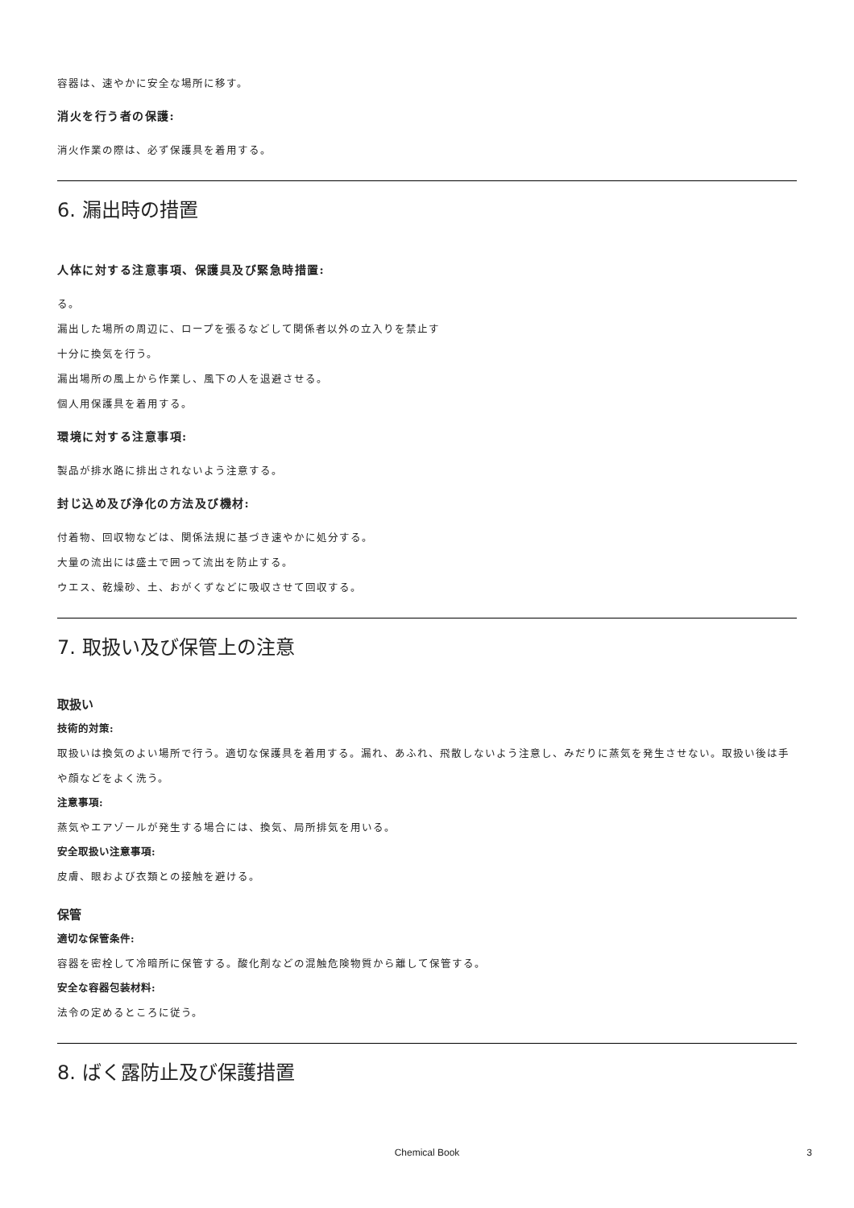容器は、速やかに安全な場所に移す。
消火を行う者の保護:
消火作業の際は、必ず保護具を着用する。
6. 漏出時の措置
人体に対する注意事項、保護具及び緊急時措置:
る。
漏出した場所の周辺に、ロープを張るなどして関係者以外の立入りを禁止す
十分に換気を行う。
漏出場所の風上から作業し、風下の人を退避させる。
個人用保護具を着用する。
環境に対する注意事項:
製品が排水路に排出されないよう注意する。
封じ込め及び浄化の方法及び機材:
付着物、回収物などは、関係法規に基づき速やかに処分する。
大量の流出には盛土で囲って流出を防止する。
ウエス、乾燥砂、土、おがくずなどに吸収させて回収する。
7. 取扱い及び保管上の注意
取扱い
技術的対策:
取扱いは換気のよい場所で行う。適切な保護具を着用する。漏れ、あふれ、飛散しないよう注意し、みだりに蒸気を発生させない。取扱い後は手や顔などをよく洗う。
注意事項:
蒸気やエアゾールが発生する場合には、換気、局所排気を用いる。
安全取扱い注意事項:
皮膚、眼および衣類との接触を避ける。
保管
適切な保管条件:
容器を密栓して冷暗所に保管する。酸化剤などの混触危険物質から離して保管する。
安全な容器包装材料:
法令の定めるところに従う。
8. ばく露防止及び保護措置
Chemical Book 3